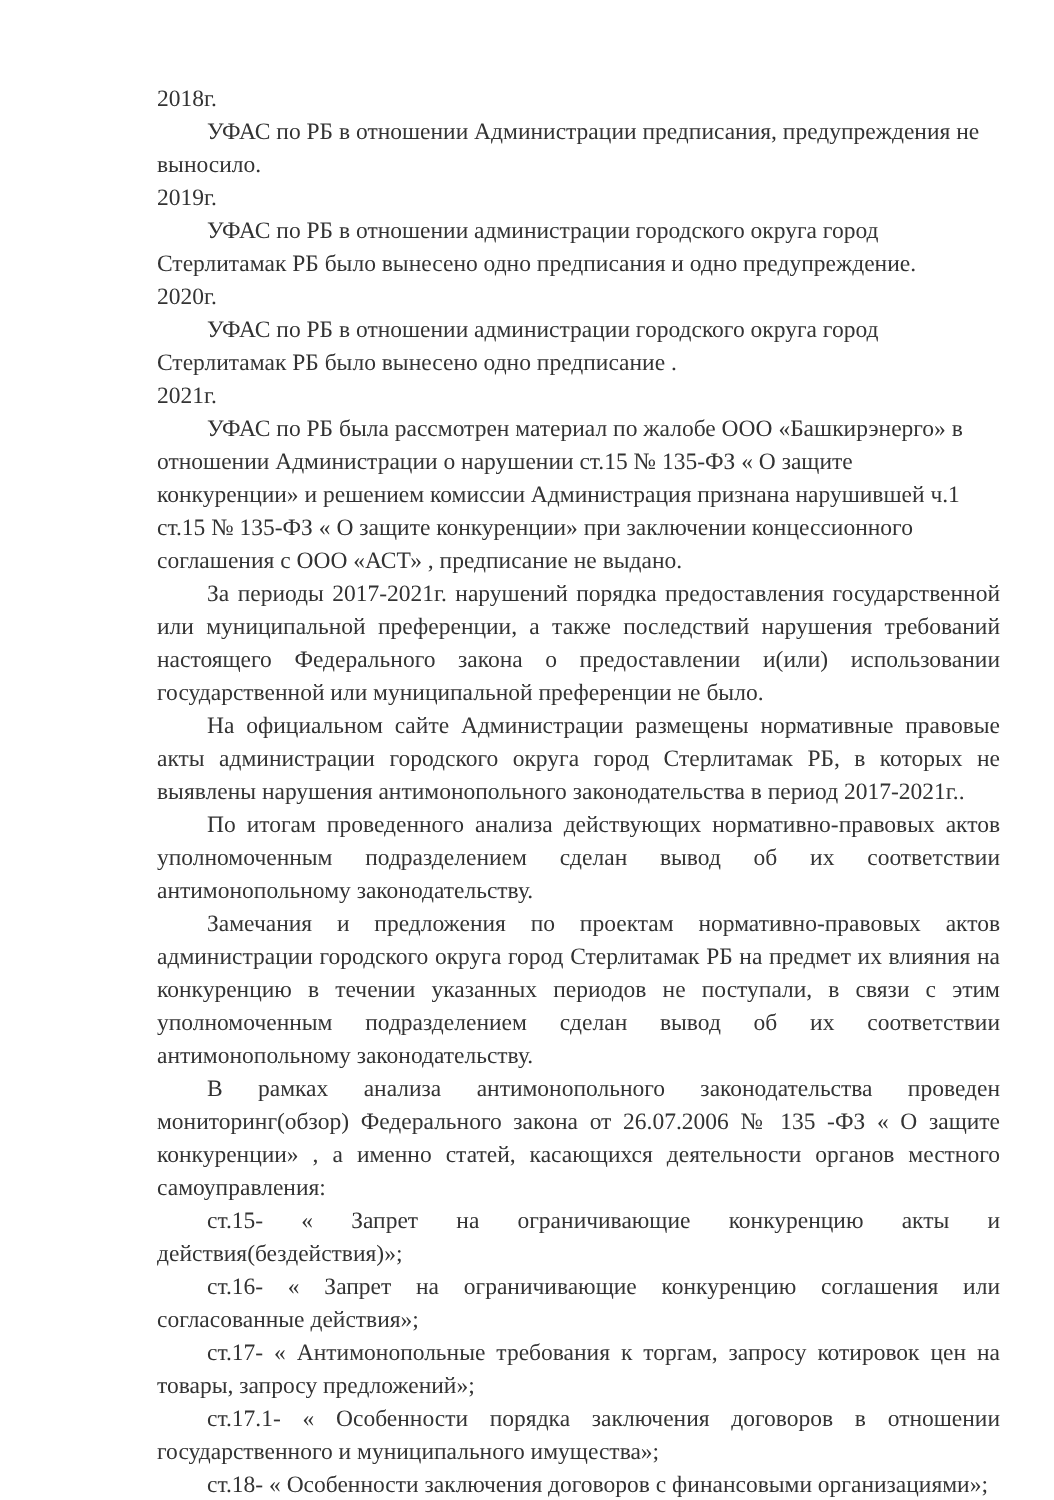2018г.
УФАС по РБ в отношении Администрации предписания, предупреждения не выносило.
2019г.
УФАС по РБ в отношении администрации городского округа город Стерлитамак РБ было вынесено одно предписания и одно предупреждение.
2020г.
УФАС по РБ в отношении администрации городского округа город Стерлитамак РБ было вынесено одно предписание .
2021г.
УФАС по РБ была рассмотрен материал по жалобе ООО «Башкирэнерго» в отношении Администрации о нарушении ст.15 № 135-ФЗ « О защите конкуренции» и решением комиссии Администрация признана нарушившей ч.1 ст.15 № 135-ФЗ « О защите конкуренции» при заключении концессионного соглашения с ООО «АСТ» , предписание не выдано.
За периоды 2017-2021г. нарушений порядка предоставления государственной или муниципальной преференции, а также последствий нарушения требований настоящего Федерального закона о предоставлении и(или) использовании государственной или муниципальной преференции не было.
На официальном сайте Администрации размещены нормативные правовые акты администрации городского округа город Стерлитамак РБ, в которых не выявлены нарушения антимонопольного законодательства в период 2017-2021г..
По итогам проведенного анализа действующих нормативно-правовых актов уполномоченным подразделением сделан вывод об их соответствии антимонопольному законодательству.
Замечания и предложения по проектам нормативно-правовых актов администрации городского округа город Стерлитамак РБ на предмет их влияния на конкуренцию в течении указанных периодов не поступали, в связи с этим уполномоченным подразделением сделан вывод об их соответствии антимонопольному законодательству.
В рамках анализа антимонопольного законодательства проведен мониторинг(обзор) Федерального закона от 26.07.2006 № 135 -ФЗ « О защите конкуренции» , а именно статей, касающихся деятельности органов местного самоуправления:
ст.15- « Запрет на ограничивающие конкуренцию акты и действия(бездействия)»;
ст.16- « Запрет на ограничивающие конкуренцию соглашения или согласованные действия»;
ст.17- « Антимонопольные требования к торгам, запросу котировок цен на товары, запросу предложений»;
ст.17.1- « Особенности порядка заключения договоров в отношении государственного и муниципального имущества»;
ст.18- « Особенности заключения договоров с финансовыми организациями»;